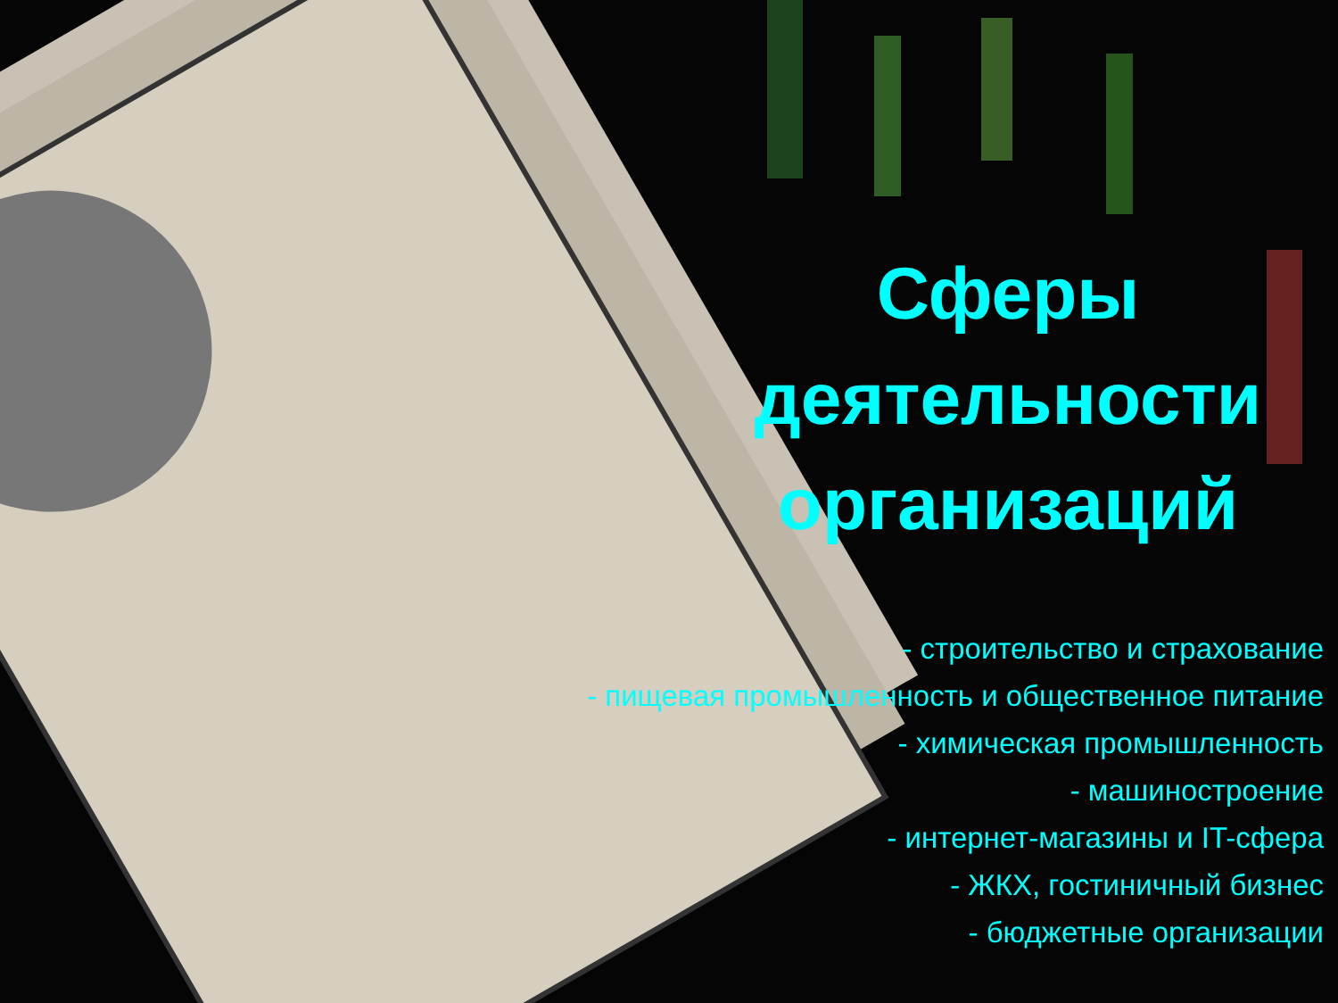Сферы деятельности организаций
- строительство и страхование
- пищевая промышленность и общественное питание
- химическая промышленность
- машиностроение
- интернет-магазины и IT-сфера
- ЖКХ, гостиничный бизнес
- бюджетные организации